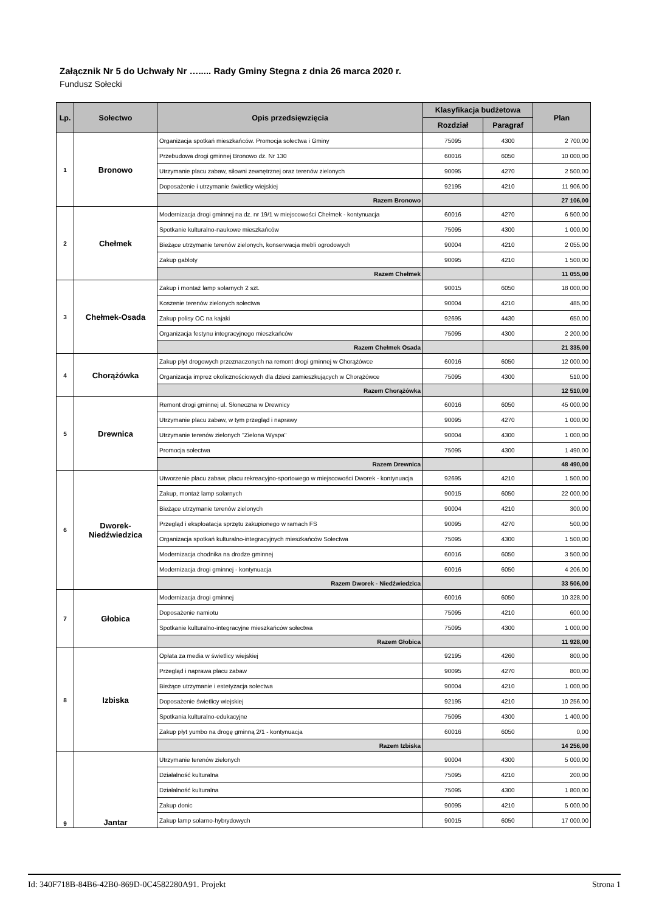Załącznik Nr 5 do Uchwały Nr …..... Rady Gminy Stegna z dnia 26 marca 2020 r.
Fundusz Sołecki
| Lp. | Sołectwo | Opis przedsięwzięcia | Klasyfikacja budżetowa | | Plan |
| --- | --- | --- | --- | --- | --- |
| | | | Rozdział | Paragraf | |
| 1 | Bronowo | Organizacja spotkań mieszkańców. Promocja sołectwa i Gminy | 75095 | 4300 | 2 700,00 |
| | | Przebudowa drogi gminnej Bronowo dz. Nr 130 | 60016 | 6050 | 10 000,00 |
| | | Utrzymanie placu zabaw, siłowni zewnętrznej oraz terenów zielonych | 90095 | 4270 | 2 500,00 |
| | | Doposażenie i utrzymanie świetlicy wiejskiej | 92195 | 4210 | 11 906,00 |
| | | Razem Bronowo | | | 27 106,00 |
| 2 | Chełmek | Modernizacja drogi gminnej na dz. nr 19/1 w miejscowości Chełmek - kontynuacja | 60016 | 4270 | 6 500,00 |
| | | Spotkanie kulturalno-naukowe mieszkańców | 75095 | 4300 | 1 000,00 |
| | | Bieżące utrzymanie terenów zielonych, konserwacja mebli ogrodowych | 90004 | 4210 | 2 055,00 |
| | | Zakup gabloty | 90095 | 4210 | 1 500,00 |
| | | Razem Chełmek | | | 11 055,00 |
| 3 | Chełmek-Osada | Zakup i montaż lamp solarnych 2 szt. | 90015 | 6050 | 18 000,00 |
| | | Koszenie terenów zielonych sołectwa | 90004 | 4210 | 485,00 |
| | | Zakup polisy OC na kajaki | 92695 | 4430 | 650,00 |
| | | Organizacja festynu integracyjnego mieszkańców | 75095 | 4300 | 2 200,00 |
| | | Razem Chełmek Osada | | | 21 335,00 |
| 4 | Chorążówka | Zakup płyt drogowych przeznaczonych na remont drogi gminnej w Chorążówce | 60016 | 6050 | 12 000,00 |
| | | Organizacja imprez okolicznościowych dla dzieci zamieszkujących w Chorążówce | 75095 | 4300 | 510,00 |
| | | Razem Chorążówka | | | 12 510,00 |
| 5 | Drewnica | Remont drogi gminnej ul. Słoneczna w Drewnicy | 60016 | 6050 | 45 000,00 |
| | | Utrzymanie placu zabaw, w tym przegląd i naprawy | 90095 | 4270 | 1 000,00 |
| | | Utrzymanie terenów zielonych "Zielona Wyspa" | 90004 | 4300 | 1 000,00 |
| | | Promocja sołectwa | 75095 | 4300 | 1 490,00 |
| | | Razem Drewnica | | | 48 490,00 |
| 6 | Dworek- Niedźwiedzica | Utworzenie placu zabaw, placu rekreacyjno-sportowego w miejscowości Dworek - kontynuacja | 92695 | 4210 | 1 500,00 |
| | | Zakup, montaż lamp solarnych | 90015 | 6050 | 22 000,00 |
| | | Bieżące utrzymanie terenów zielonych | 90004 | 4210 | 300,00 |
| | | Przegląd i eksploatacja sprzętu zakupionego w ramach FS | 90095 | 4270 | 500,00 |
| | | Organizacja spotkań kulturalno-integracyjnych mieszkańców Sołectwa | 75095 | 4300 | 1 500,00 |
| | | Modernizacja chodnika na drodze gminnej | 60016 | 6050 | 3 500,00 |
| | | Modernizacja drogi gminnej - kontynuacja | 60016 | 6050 | 4 206,00 |
| | | Razem Dworek - Niedźwiedzica | | | 33 506,00 |
| 7 | Głobica | Modernizacja drogi gminnej | 60016 | 6050 | 10 328,00 |
| | | Doposażenie namiotu | 75095 | 4210 | 600,00 |
| | | Spotkanie kulturalno-integracyjne mieszkańców sołectwa | 75095 | 4300 | 1 000,00 |
| | | Razem Głobica | | | 11 928,00 |
| 8 | Izbiska | Opłata za media w świetlicy wiejskiej | 92195 | 4260 | 800,00 |
| | | Przegląd i naprawa placu zabaw | 90095 | 4270 | 800,00 |
| | | Bieżące utrzymanie i estetyzacja sołectwa | 90004 | 4210 | 1 000,00 |
| | | Doposażenie świetlicy wiejskiej | 92195 | 4210 | 10 256,00 |
| | | Spotkania kulturalno-edukacyjne | 75095 | 4300 | 1 400,00 |
| | | Zakup płyt yumbo na drogę gminną 2/1 - kontynuacja | 60016 | 6050 | 0,00 |
| | | Razem Izbiska | | | 14 256,00 |
| 9 | Jantar | Utrzymanie terenów zielonych | 90004 | 4300 | 5 000,00 |
| | | Działalność kulturalna | 75095 | 4210 | 200,00 |
| | | Działalność kulturalna | 75095 | 4300 | 1 800,00 |
| | | Zakup donic | 90095 | 4210 | 5 000,00 |
| | | Zakup lamp solarno-hybrydowych | 90015 | 6050 | 17 000,00 |
Id: 340F718B-84B6-42B0-869D-0C4582280A91. Projekt Strona 1